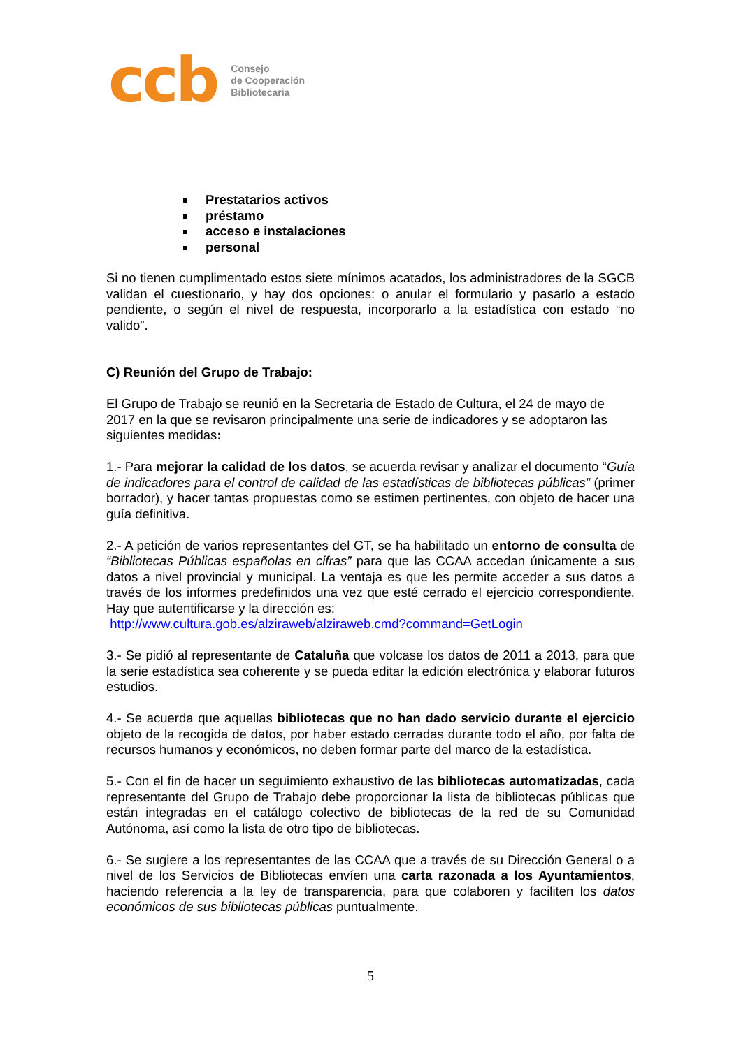ccb
Consejo
de Cooperación
Bibliotecaria
Prestatarios activos
préstamo
acceso e instalaciones
personal
Si no tienen cumplimentado estos siete mínimos acatados, los administradores de la SGCB validan el cuestionario, y hay dos opciones: o anular el formulario y pasarlo a estado pendiente, o según el nivel de respuesta, incorporarlo a la estadística con estado “no valido”.
C) Reunión del Grupo de Trabajo:
El Grupo de Trabajo se reunió en la Secretaria de Estado de Cultura, el 24 de mayo de 2017 en la que se revisaron principalmente una serie de indicadores y se adoptaron las siguientes medidas:
1.- Para mejorar la calidad de los datos, se acuerda revisar y analizar el documento “Guía de indicadores para el control de calidad de las estadísticas de bibliotecas públicas” (primer borrador), y hacer tantas propuestas como se estimen pertinentes, con objeto de hacer una guía definitiva.
2.- A petición de varios representantes del GT, se ha habilitado un entorno de consulta de “Bibliotecas Públicas españolas en cifras” para que las CCAA accedan únicamente a sus datos a nivel provincial y municipal. La ventaja es que les permite acceder a sus datos a través de los informes predefinidos una vez que esté cerrado el ejercicio correspondiente. Hay que autentificarse y la dirección es:
http://www.cultura.gob.es/alziraweb/alziraweb.cmd?command=GetLogin
3.- Se pidió al representante de Cataluña que volcase los datos de 2011 a 2013, para que la serie estadística sea coherente y se pueda editar la edición electrónica y elaborar futuros estudios.
4.- Se acuerda que aquellas bibliotecas que no han dado servicio durante el ejercicio objeto de la recogida de datos, por haber estado cerradas durante todo el año, por falta de recursos humanos y económicos, no deben formar parte del marco de la estadística.
5.- Con el fin de hacer un seguimiento exhaustivo de las bibliotecas automatizadas, cada representante del Grupo de Trabajo debe proporcionar la lista de bibliotecas públicas que están integradas en el catálogo colectivo de bibliotecas de la red de su Comunidad Autónoma, así como la lista de otro tipo de bibliotecas.
6.- Se sugiere a los representantes de las CCAA que a través de su Dirección General o a nivel de los Servicios de Bibliotecas envíen una carta razonada a los Ayuntamientos, haciendo referencia a la ley de transparencia, para que colaboren y faciliten los datos económicos de sus bibliotecas públicas puntualmente.
5